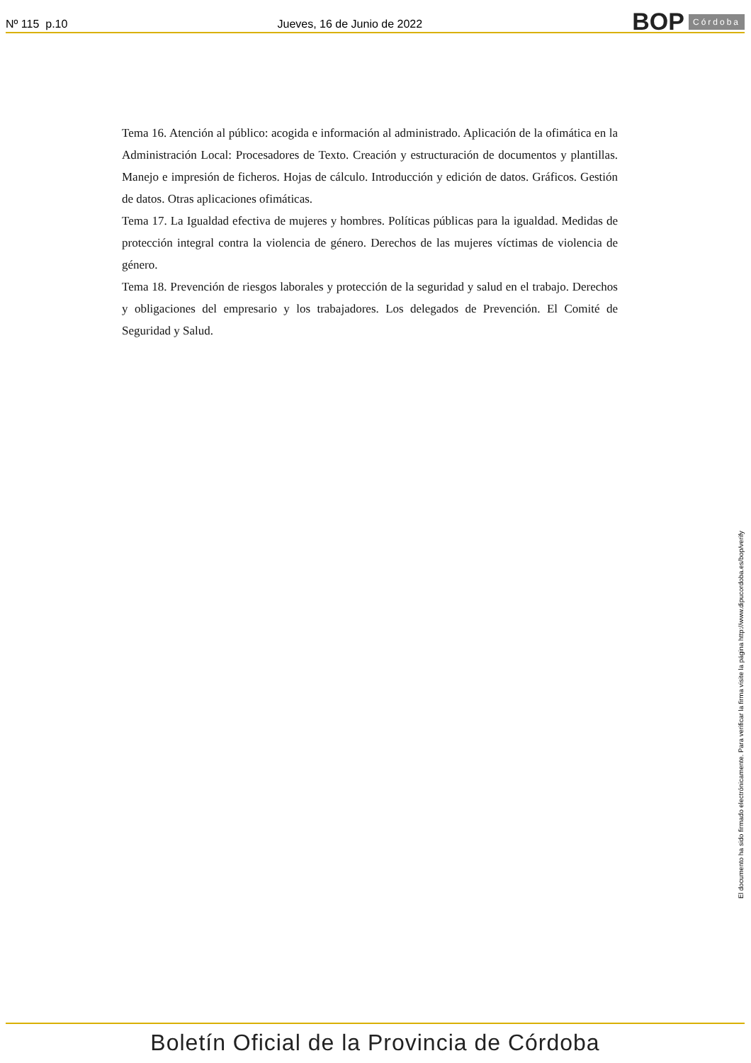Nº 115 p.10 Jueves, 16 de Junio de 2022 BOP Córdoba
Tema 16. Atención al público: acogida e información al administrado. Aplicación de la ofimática en la Administración Local: Procesadores de Texto. Creación y estructuración de documentos y plantillas. Manejo e impresión de ficheros. Hojas de cálculo. Introducción y edición de datos. Gráficos. Gestión de datos. Otras aplicaciones ofimáticas.
Tema 17. La Igualdad efectiva de mujeres y hombres. Políticas públicas para la igualdad. Medidas de protección integral contra la violencia de género. Derechos de las mujeres víctimas de violencia de género.
Tema 18. Prevención de riesgos laborales y protección de la seguridad y salud en el trabajo. Derechos y obligaciones del empresario y los trabajadores. Los delegados de Prevención. El Comité de Seguridad y Salud.
El documento ha sido firmado electrónicamente. Para verificar la firma visite la página http://www.dipucordoba.es/bop/verify
Boletín Oficial de la Provincia de Córdoba